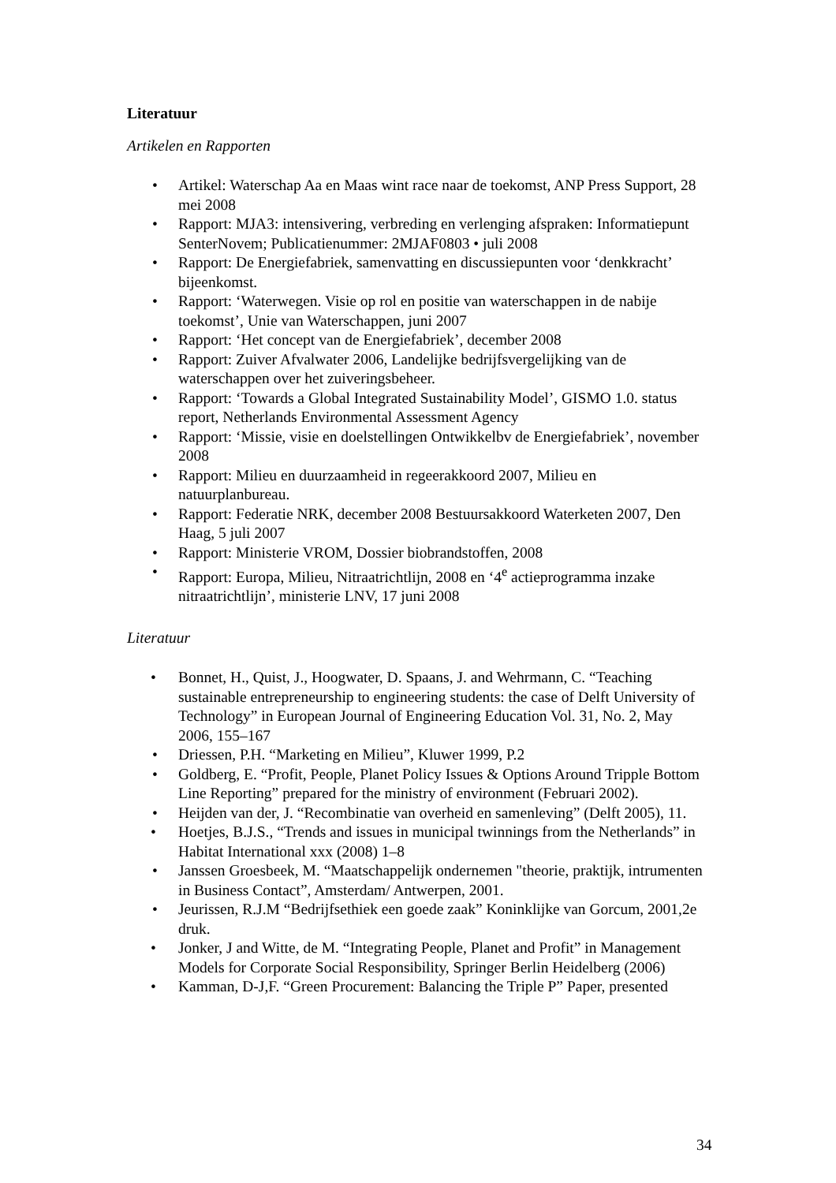Literatuur
Artikelen en Rapporten
• Artikel: Waterschap Aa en Maas wint race naar de toekomst, ANP Press Support, 28 mei 2008
• Rapport: MJA3: intensivering, verbreding en verlenging afspraken: Informatiepunt SenterNovem; Publicatienummer: 2MJAF0803 • juli 2008
• Rapport: De Energiefabriek, samenvatting en discussiepunten voor ‘denkkracht’ bijeenkomst.
• Rapport: ‘Waterwegen. Visie op rol en positie van waterschappen in de nabije toekomst’, Unie van Waterschappen, juni 2007
• Rapport: ‘Het concept van de Energiefabriek’, december 2008
• Rapport: Zuiver Afvalwater 2006, Landelijke bedrijfsvergelijking van de waterschappen over het zuiveringsbeheer.
• Rapport: ‘Towards a Global Integrated Sustainability Model’, GISMO 1.0. status report, Netherlands Environmental Assessment Agency
• Rapport: ‘Missie, visie en doelstellingen Ontwikkelbv de Energiefabriek’, november 2008
• Rapport: Milieu en duurzaamheid in regeerakkoord 2007, Milieu en natuurplanbureau.
• Rapport: Federatie NRK, december 2008 Bestuursakkoord Waterketen 2007, Den Haag, 5 juli 2007
• Rapport: Ministerie VROM, Dossier biobrandstoffen, 2008
• Rapport: Europa, Milieu, Nitraatrichtlijn, 2008 en ‘4<sup>e</sup> actieprogramma inzake nitraatrichtlijn’, ministerie LNV, 17 juni 2008
Literatuur
• Bonnet, H., Quist, J., Hoogwater, D. Spaans, J. and Wehrmann, C. “Teaching sustainable entrepreneurship to engineering students: the case of Delft University of Technology” in European Journal of Engineering Education Vol. 31, No. 2, May 2006, 155–167
• Driessen, P.H. “Marketing en Milieu”, Kluwer 1999, P.2
• Goldberg, E. “Profit, People, Planet Policy Issues & Options Around Tripple Bottom Line Reporting” prepared for the ministry of environment (Februari 2002).
• Heijden van der, J. “Recombinatie van overheid en samenleving” (Delft 2005), 11.
• Hoetjes, B.J.S., “Trends and issues in municipal twinnings from the Netherlands” in Habitat International xxx (2008) 1–8
• Janssen Groesbeek, M. “Maatschappelijk ondernemen "theorie, praktijk, intrumenten in Business Contact”, Amsterdam/ Antwerpen, 2001.
• Jeurissen, R.J.M “Bedrijfsethiek een goede zaak” Koninklijke van Gorcum, 2001,2e druk.
• Jonker, J and Witte, de M. “Integrating People, Planet and Profit” in Management Models for Corporate Social Responsibility, Springer Berlin Heidelberg (2006)
• Kamman, D-J,F. “Green Procurement: Balancing the Triple P” Paper, presented
34